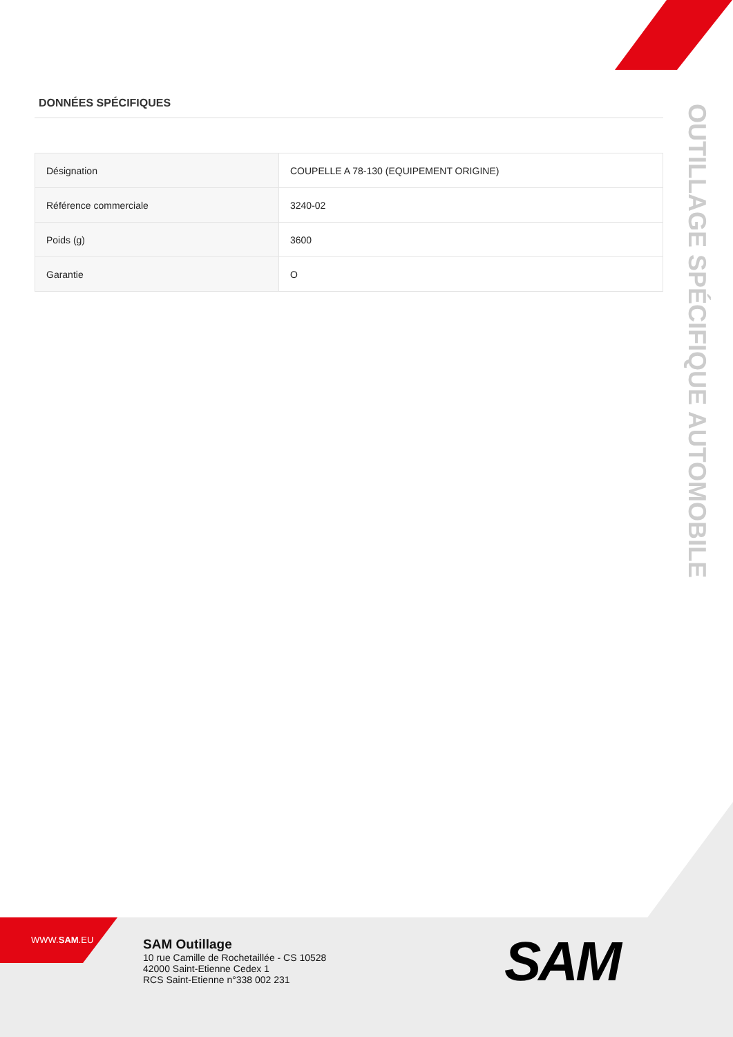DONNÉES SPÉCIFIQUES
| Désignation | COUPELLE A 78-130 (EQUIPEMENT ORIGINE) |
| Référence commerciale | 3240-02 |
| Poids (g) | 3600 |
| Garantie | O |
OUTILLAGE SPÉCIFIQUE AUTOMOBILE
WWW.SAM.EU
SAM Outillage
10 rue Camille de Rochetaillée - CS 10528
42000 Saint-Etienne Cedex 1
RCS Saint-Etienne n°338 002 231
SAM